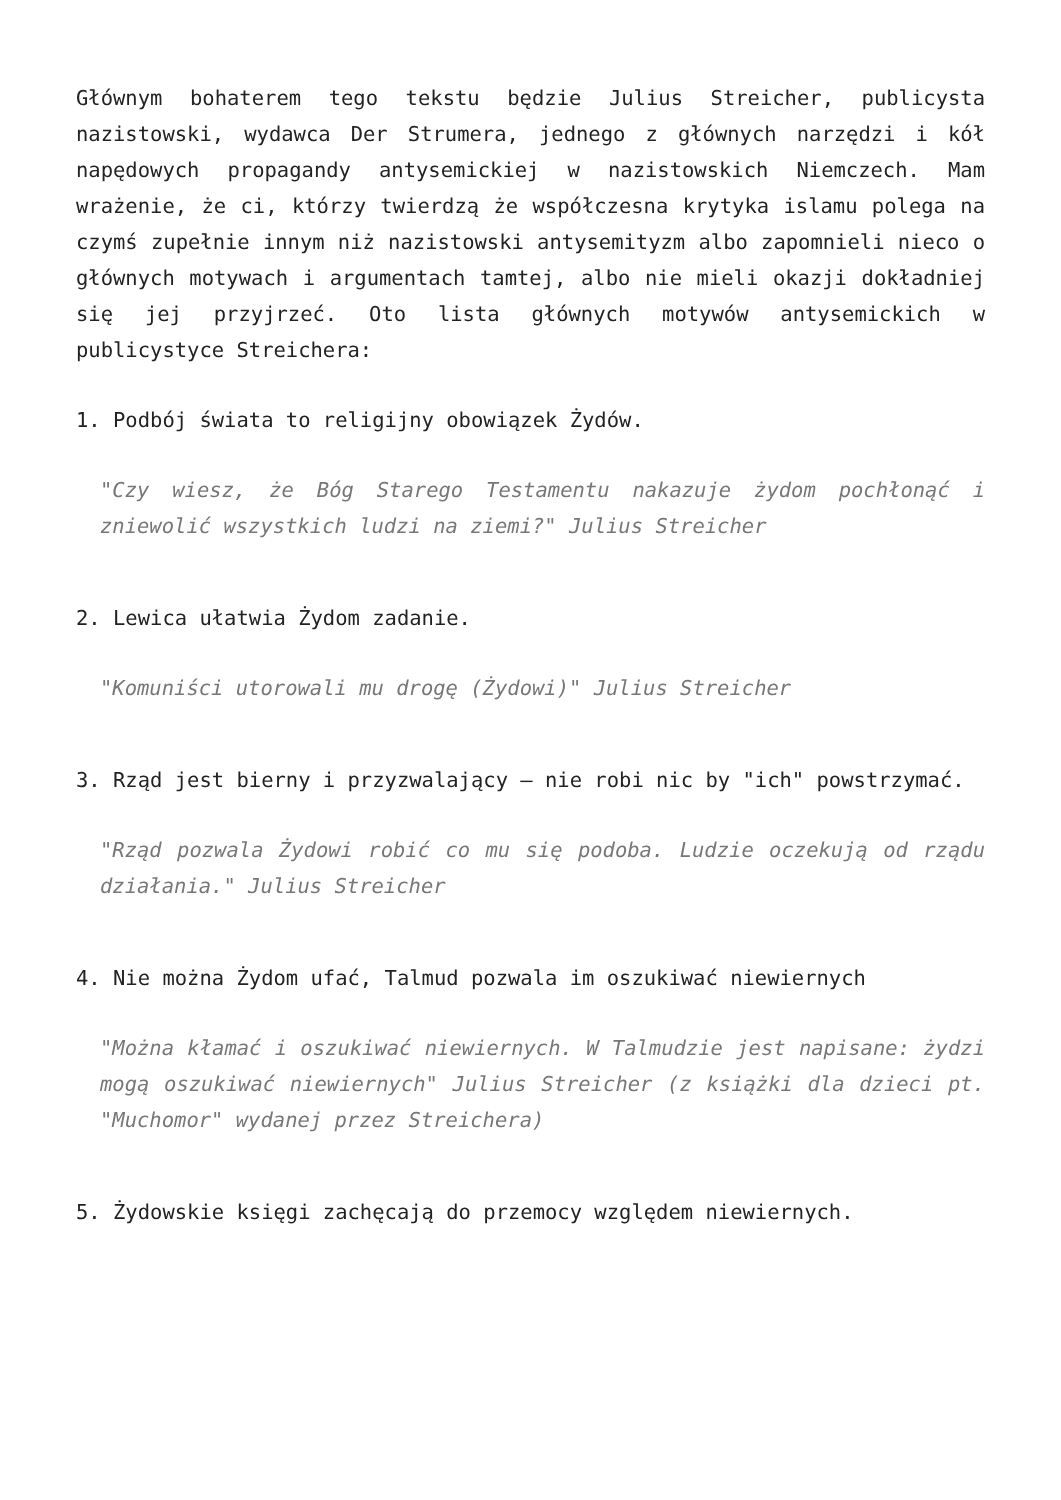Głównym bohaterem tego tekstu będzie Julius Streicher, publicysta nazistowski, wydawca Der Strumera, jednego z głównych narzędzi i kół napędowych propagandy antysemickiej w nazistowskich Niemczech. Mam wrażenie, że ci, którzy twierdzą że współczesna krytyka islamu polega na czymś zupełnie innym niż nazistowski antysemityzm albo zapomnieli nieco o głównych motywach i argumentach tamtej, albo nie mieli okazji dokładniej się jej przyjrzeć. Oto lista głównych motywów antysemickich w publicystyce Streichera:
1. Podbój świata to religijny obowiązek Żydów.
"Czy wiesz, że Bóg Starego Testamentu nakazuje żydom pochłonąć i zniewolić wszystkich ludzi na ziemi?" Julius Streicher
2. Lewica ułatwia Żydom zadanie.
"Komuniści utorowali mu drogę (Żydowi)" Julius Streicher
3. Rząd jest bierny i przyzwalający – nie robi nic by "ich" powstrzymać.
"Rząd pozwala Żydowi robić co mu się podoba. Ludzie oczekują od rządu działania." Julius Streicher
4. Nie można Żydom ufać, Talmud pozwala im oszukiwać niewiernych
"Można kłamać i oszukiwać niewiernych. W Talmudzie jest napisane: żydzi mogą oszukiwać niewiernych" Julius Streicher (z książki dla dzieci pt. "Muchomor" wydanej przez Streichera)
5. Żydowskie księgi zachęcają do przemocy względem niewiernych.